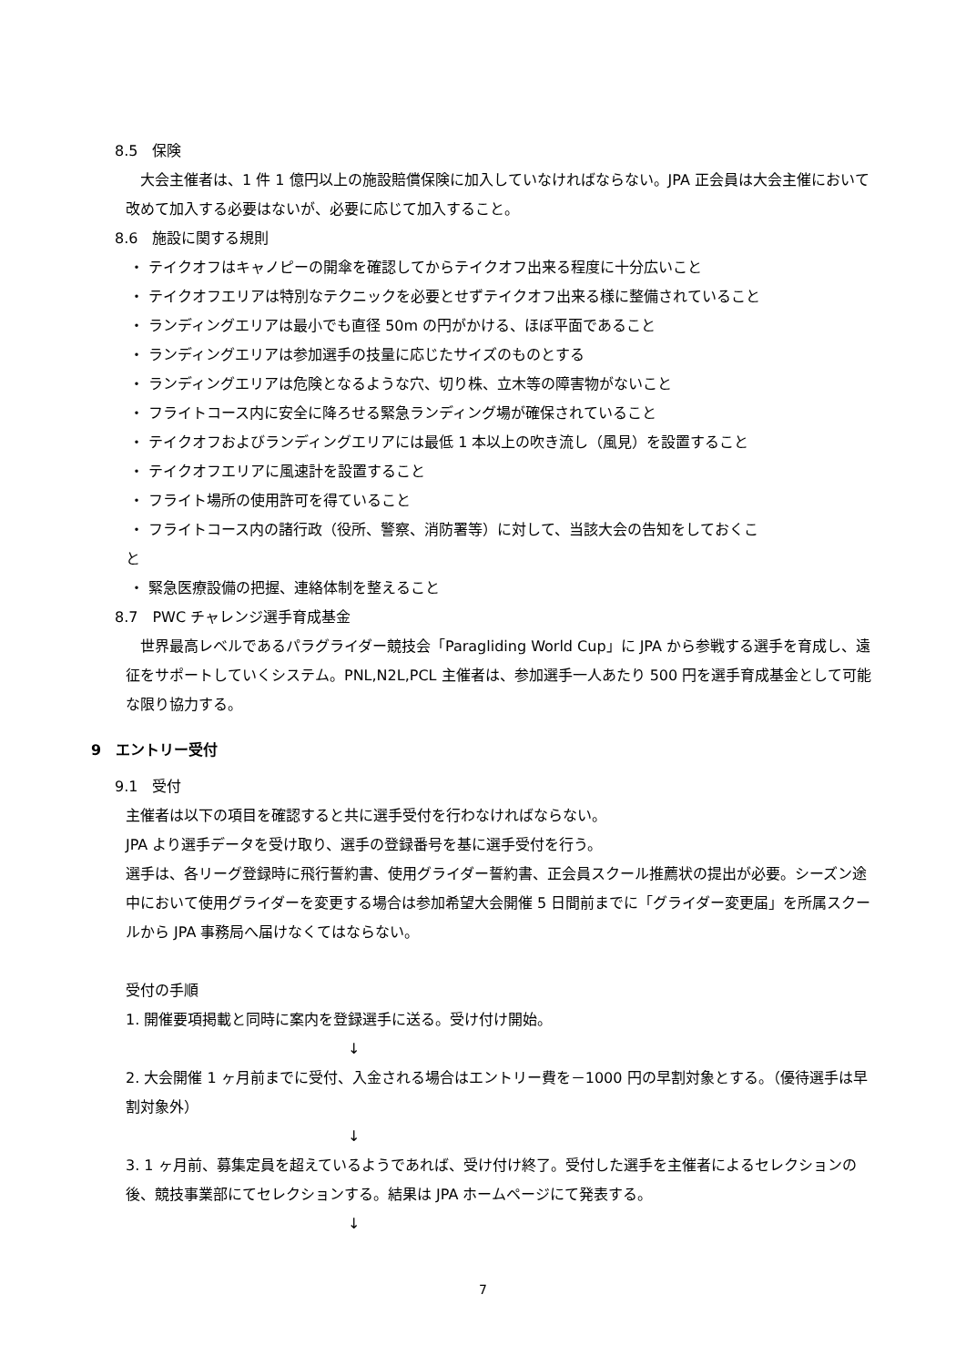8.5　保険
　大会主催者は、1 件 1 億円以上の施設賠償保険に加入していなければならない。JPA 正会員は大会主催において改めて加入する必要はないが、必要に応じて加入すること。
8.6　施設に関する規則
・ テイクオフはキャノピーの開傘を確認してからテイクオフ出来る程度に十分広いこと
・ テイクオフエリアは特別なテクニックを必要とせずテイクオフ出来る様に整備されていること
・ ランディングエリアは最小でも直径 50m の円がかける、ほぼ平面であること
・ ランディングエリアは参加選手の技量に応じたサイズのものとする
・ ランディングエリアは危険となるような穴、切り株、立木等の障害物がないこと
・ フライトコース内に安全に降ろせる緊急ランディング場が確保されていること
・ テイクオフおよびランディングエリアには最低 1 本以上の吹き流し（風見）を設置すること
・ テイクオフエリアに風速計を設置すること
・ フライト場所の使用許可を得ていること
・ フライトコース内の諸行政（役所、警察、消防署等）に対して、当該大会の告知をしておくこ
と
・ 緊急医療設備の把握、連絡体制を整えること
8.7　PWC チャレンジ選手育成基金
　世界最高レベルであるパラグライダー競技会「Paragliding World Cup」に JPA から参戦する選手を育成し、遠征をサポートしていくシステム。PNL,N2L,PCL 主催者は、参加選手一人あたり 500 円を選手育成基金として可能な限り協力する。
9　エントリー受付
9.1　受付
主催者は以下の項目を確認すると共に選手受付を行わなければならない。
JPA より選手データを受け取り、選手の登録番号を基に選手受付を行う。
選手は、各リーグ登録時に飛行誓約書、使用グライダー誓約書、正会員スクール推薦状の提出が必要。シーズン途中において使用グライダーを変更する場合は参加希望大会開催 5 日間前までに「グライダー変更届」を所属スクールから JPA 事務局へ届けなくてはならない。
受付の手順
1. 開催要項掲載と同時に案内を登録選手に送る。受け付け開始。
↓
2. 大会開催 1 ヶ月前までに受付、入金される場合はエントリー費を－1000 円の早割対象とする。（優待選手は早割対象外）
↓
3. 1 ヶ月前、募集定員を超えているようであれば、受け付け終了。受付した選手を主催者によるセレクションの後、競技事業部にてセレクションする。結果は JPA ホームページにて発表する。
↓
7